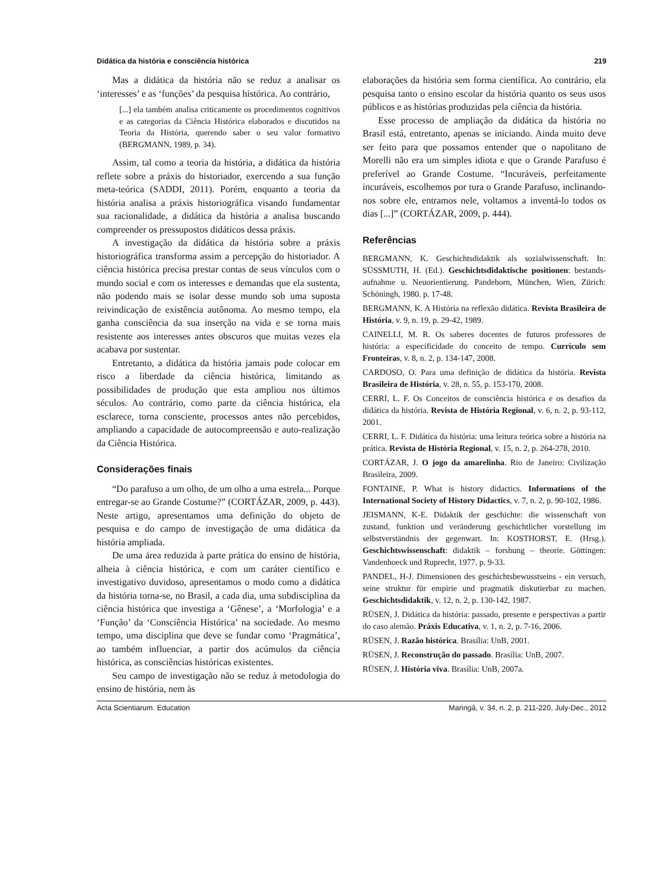Didática da história e consciência histórica 219
Mas a didática da história não se reduz a analisar os ‘interesses’ e as ‘funções’ da pesquisa histórica. Ao contrário,
[...] ela também analisa criticamente os procedimentos cognitivos e as categorias da Ciência Histórica elaborados e discutidos na Teoria da História, querendo saber o seu valor formativo (BERGMANN, 1989, p. 34).
Assim, tal como a teoria da história, a didática da história reflete sobre a práxis do historiador, exercendo a sua função meta-teórica (SADDI, 2011). Porém, enquanto a teoria da história analisa a práxis historiográfica visando fundamentar sua racionalidade, a didática da história a analisa buscando compreender os pressupostos didáticos dessa práxis.
A investigação da didática da história sobre a práxis historiográfica transforma assim a percepção do historiador. A ciência histórica precisa prestar contas de seus vínculos com o mundo social e com os interesses e demandas que ela sustenta, não podendo mais se isolar desse mundo sob uma suposta reivindicação de existência autônoma. Ao mesmo tempo, ela ganha consciência da sua inserção na vida e se torna mais resistente aos interesses antes obscuros que muitas vezes ela acabava por sustentar.
Entretanto, a didática da história jamais pode colocar em risco a liberdade da ciência histórica, limitando as possibilidades de produção que esta ampliou nos últimos séculos. Ao contrário, como parte da ciência histórica, ela esclarece, torna consciente, processos antes não percebidos, ampliando a capacidade de autocompreensão e auto-realização da Ciência Histórica.
Considerações finais
“Do parafuso a um olho, de um olho a uma estrela... Porque entregar-se ao Grande Costume?” (CORTÁZAR, 2009, p. 443). Neste artigo, apresentamos uma definição do objeto de pesquisa e do campo de investigação de uma didática da história ampliada.
De uma área reduzida à parte prática do ensino de história, alheia à ciência histórica, e com um caráter científico e investigativo duvidoso, apresentamos o modo como a didática da história torna-se, no Brasil, a cada dia, uma subdisciplina da ciência histórica que investiga a ‘Gênese’, a ‘Morfologia’ e a ‘Função’ da ‘Consciência Histórica’ na sociedade. Ao mesmo tempo, uma disciplina que deve se fundar como ‘Pragmática’, ao também influenciar, a partir dos acúmulos da ciência histórica, as consciências históricas existentes.
Seu campo de investigação não se reduz à metodologia do ensino de história, nem às
elaborações da história sem forma científica. Ao contrário, ela pesquisa tanto o ensino escolar da história quanto os seus usos públicos e as histórias produzidas pela ciência da história.
Esse processo de ampliação da didática da história no Brasil está, entretanto, apenas se iniciando. Ainda muito deve ser feito para que possamos entender que o napolitano de Morelli não era um simples idiota e que o Grande Parafuso é preferível ao Grande Costume. “Incuráveis, perfeitamente incuráveis, escolhemos por tura o Grande Parafuso, inclinando-nos sobre ele, entramos nele, voltamos a inventá-lo todos os dias [...]” (CORTÁZAR, 2009, p. 444).
Referências
BERGMANN, K. Geschichtsdidaktik als sozialwissenschaft. In: SÜSSMUTH, H. (Ed.). Geschichtsdidaktische positionen: bestands-aufnahme u. Neuorientierung. Pandeborn, München, Wien, Zürich: Schöningh, 1980. p. 17-48.
BERGMANN, K. A História na reflexão didática. Revista Brasileira de História, v. 9, n. 19, p. 29-42, 1989.
CAINELLI, M. R. Os saberes docentes de futuros professores de história: a especificidade do conceito de tempo. Currículo sem Fronteiras, v. 8, n. 2, p. 134-147, 2008.
CARDOSO, O. Para uma definição de didática da história. Revista Brasileira de História, v. 28, n. 55, p. 153-170, 2008.
CERRI, L. F. Os Conceitos de consciência histórica e os desafios da didática da história. Revista de História Regional, v. 6, n. 2, p. 93-112, 2001.
CERRI, L. F. Didática da história: uma leitura teórica sobre a história na prática. Revista de História Regional, v. 15, n. 2, p. 264-278, 2010.
CORTÁZAR, J. O jogo da amarelinha. Rio de Janeiro: Civilização Brasileira, 2009.
FONTAINE, P. What is history didactics. Informations of the International Society of History Didactics, v. 7, n. 2, p. 90-102, 1986.
JEISMANN, K-E. Didaktik der geschichte: die wissenschaft von zustand, funktion und veränderung geschichtlicher vorstellung im selbstverständnis der gegenwart. In: KOSTHORST, E. (Hrsg.). Geschichtswissenschaft: didaktik – forshung – theorie. Göttingen: Vandenhoeck und Ruprecht, 1977. p. 9-33.
PANDEL, H-J. Dimensionen des geschichtsbewusstseins - ein versuch, seine struktur für empirie und pragmatik diskutierbar zu machen. Geschichtsdidaktik, v. 12, n. 2, p. 130-142, 1987.
RÜSEN, J. Didática da história: passado, presente e perspectivas a partir do caso alemão. Práxis Educativa, v. 1, n. 2, p. 7-16, 2006.
RÜSEN, J. Razão histórica. Brasília: UnB, 2001.
RÜSEN, J. Reconstrução do passado. Brasília: UnB, 2007.
RÜSEN, J. História viva. Brasília: UnB, 2007a.
Acta Scientiarum. Education Maringá, v. 34, n. 2, p. 211-220, July-Dec., 2012